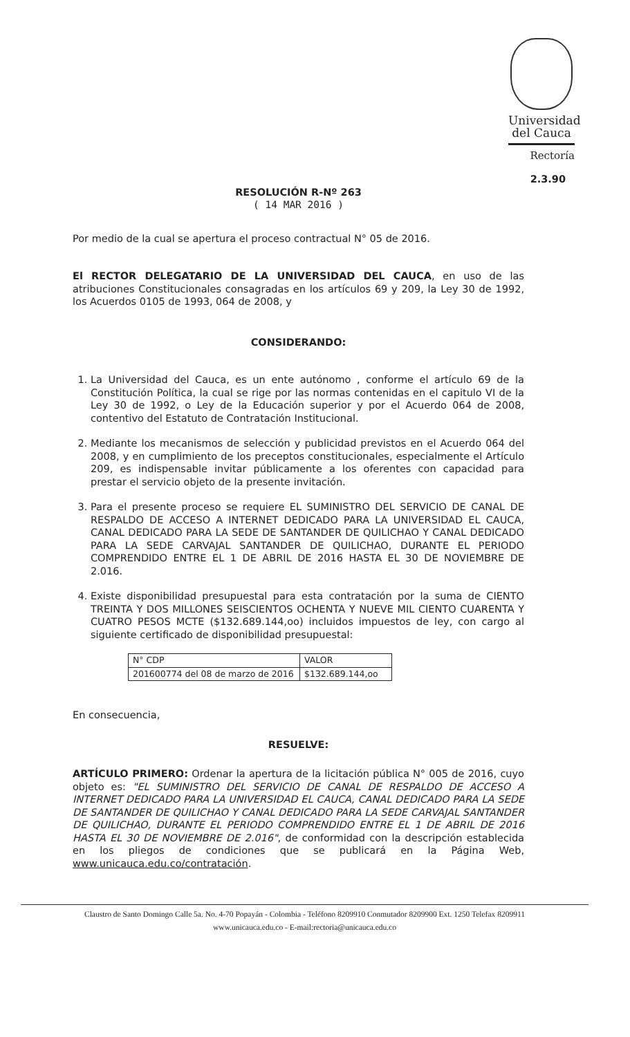Universidad
del Cauca
Rectoría
2.3.90
RESOLUCIÓN R-Nº 263
( 14 MAR 2016 )
Por medio de la cual se apertura el proceso contractual N° 05 de 2016.
El RECTOR DELEGATARIO DE LA UNIVERSIDAD DEL CAUCA, en uso de las atribuciones Constitucionales consagradas en los artículos 69 y 209, la Ley 30 de 1992, los Acuerdos 0105 de 1993, 064 de 2008, y
CONSIDERANDO:
1. La Universidad del Cauca, es un ente autónomo , conforme el artículo 69 de la Constitución Política, la cual se rige por las normas contenidas en el capitulo VI de la Ley 30 de 1992, o Ley de la Educación superior y por el Acuerdo 064 de 2008, contentivo del Estatuto de Contratación Institucional.
2. Mediante los mecanismos de selección y publicidad previstos en el Acuerdo 064 del 2008, y en cumplimiento de los preceptos constitucionales, especialmente el Artículo 209, es indispensable invitar públicamente a los oferentes con capacidad para prestar el servicio objeto de la presente invitación.
3. Para el presente proceso se requiere EL SUMINISTRO DEL SERVICIO DE CANAL DE RESPALDO DE ACCESO A INTERNET DEDICADO PARA LA UNIVERSIDAD EL CAUCA, CANAL DEDICADO PARA LA SEDE DE SANTANDER DE QUILICHAO Y CANAL DEDICADO PARA LA SEDE CARVAJAL SANTANDER DE QUILICHAO, DURANTE EL PERIODO COMPRENDIDO ENTRE EL 1 DE ABRIL DE 2016 HASTA EL 30 DE NOVIEMBRE DE 2.016.
4. Existe disponibilidad presupuestal para esta contratación por la suma de CIENTO TREINTA Y DOS MILLONES SEISCIENTOS OCHENTA Y NUEVE MIL CIENTO CUARENTA Y CUATRO PESOS MCTE ($132.689.144,oo) incluidos impuestos de ley, con cargo al siguiente certificado de disponibilidad presupuestal:
| N° CDP | VALOR |
| 201600774 del 08 de marzo de 2016 | $132.689.144,oo |
En consecuencia,
RESUELVE:
ARTÍCULO PRIMERO: Ordenar la apertura de la licitación pública N° 005 de 2016, cuyo objeto es: "EL SUMINISTRO DEL SERVICIO DE CANAL DE RESPALDO DE ACCESO A INTERNET DEDICADO PARA LA UNIVERSIDAD EL CAUCA, CANAL DEDICADO PARA LA SEDE DE SANTANDER DE QUILICHAO Y CANAL DEDICADO PARA LA SEDE CARVAJAL SANTANDER DE QUILICHAO, DURANTE EL PERIODO COMPRENDIDO ENTRE EL 1 DE ABRIL DE 2016 HASTA EL 30 DE NOVIEMBRE DE 2.016", de conformidad con la descripción establecida en los pliegos de condiciones que se publicará en la Página Web, www.unicauca.edu.co/contratación.
Claustro de Santo Domingo Calle 5a. No. 4-70 Popayán - Colombia - Teléfono 8209910 Conmutador 8209900 Ext. 1250 Telefax 8209911
www.unicauca.edu.co - E-mail:rectoria@unicauca.edu.co